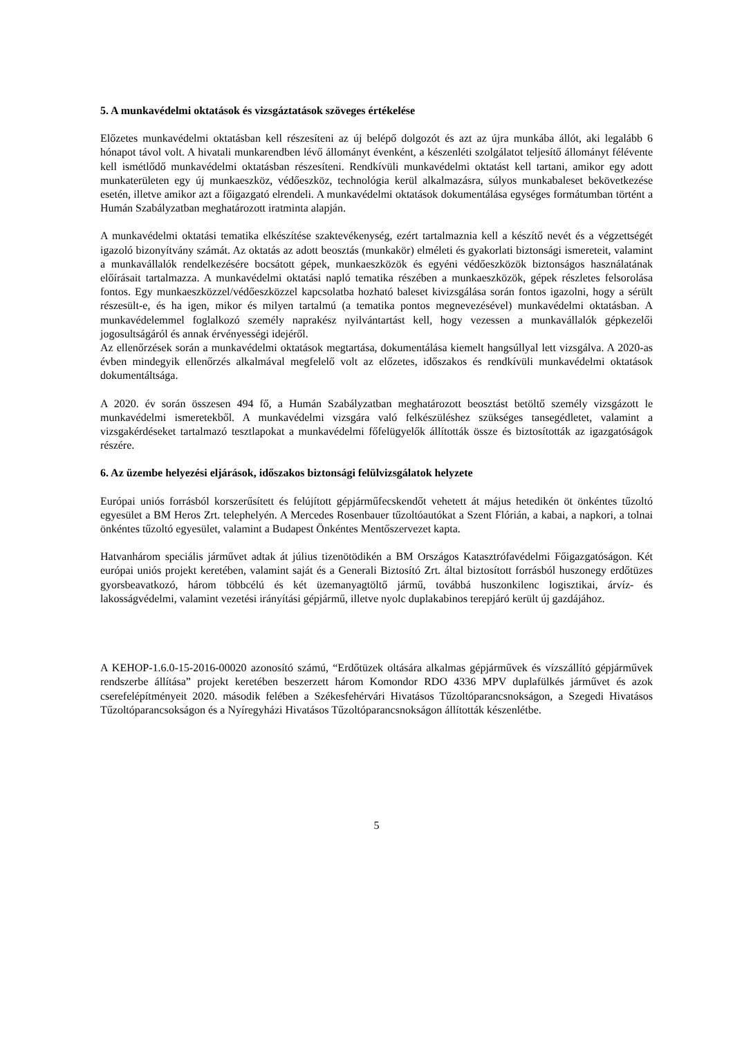5. A munkavédelmi oktatások és vizsgáztatások szöveges értékelése
Előzetes munkavédelmi oktatásban kell részesíteni az új belépő dolgozót és azt az újra munkába állót, aki legalább 6 hónapot távol volt. A hivatali munkarendben lévő állományt évenként, a készenléti szolgálatot teljesítő állományt félévente kell ismétlődő munkavédelmi oktatásban részesíteni. Rendkívüli munkavédelmi oktatást kell tartani, amikor egy adott munkaterületen egy új munkaeszköz, védőeszköz, technológia kerül alkalmazásra, súlyos munkabaleset bekövetkezése esetén, illetve amikor azt a főigazgató elrendeli. A munkavédelmi oktatások dokumentálása egységes formátumban történt a Humán Szabályzatban meghatározott iratminta alapján.
A munkavédelmi oktatási tematika elkészítése szaktevékenység, ezért tartalmaznia kell a készítő nevét és a végzettségét igazoló bizonyítvány számát. Az oktatás az adott beosztás (munkakör) elméleti és gyakorlati biztonsági ismereteit, valamint a munkavállalók rendelkezésére bocsátott gépek, munkaeszközök és egyéni védőeszközök biztonságos használatának előírásait tartalmazza. A munkavédelmi oktatási napló tematika részében a munkaeszközök, gépek részletes felsorolása fontos. Egy munkaeszközzel/védőeszközzel kapcsolatba hozható baleset kivizsgálása során fontos igazolni, hogy a sérült részesült-e, és ha igen, mikor és milyen tartalmú (a tematika pontos megnevezésével) munkavédelmi oktatásban. A munkavédelemmel foglalkozó személy naprakész nyilvántartást kell, hogy vezessen a munkavállalók gépkezelői jogosultságáról és annak érvényességi idejéről.
Az ellenőrzések során a munkavédelmi oktatások megtartása, dokumentálása kiemelt hangsúllyal lett vizsgálva. A 2020-as évben mindegyik ellenőrzés alkalmával megfelelő volt az előzetes, időszakos és rendkívüli munkavédelmi oktatások dokumentáltsága.
A 2020. év során összesen 494 fő, a Humán Szabályzatban meghatározott beosztást betöltő személy vizsgázott le munkavédelmi ismeretekből. A munkavédelmi vizsgára való felkészüléshez szükséges tansegédletet, valamint a vizsgakérdéseket tartalmazó tesztlapokat a munkavédelmi főfelügyelők állították össze és biztosították az igazgatóságok részére.
6. Az üzembe helyezési eljárások, időszakos biztonsági felülvizsgálatok helyzete
Európai uniós forrásból korszerűsített és felújított gépjárműfecskendőt vehetett át május hetedikén öt önkéntes tűzoltó egyesület a BM Heros Zrt. telephelyén. A Mercedes Rosenbauer tűzoltóautókat a Szent Flórián, a kabai, a napkori, a tolnai önkéntes tűzoltó egyesület, valamint a Budapest Önkéntes Mentőszervezet kapta.
Hatvanhárom speciális járművet adtak át július tizenötödikén a BM Országos Katasztrófavédelmi Főigazgatóságon. Két európai uniós projekt keretében, valamint saját és a Generali Biztosító Zrt. által biztosított forrásból huszonegy erdőtüzes gyorsbeavatkozó, három többcélú és két üzemanyagtöltő jármű, továbbá huszonkilenc logisztikai, árvíz- és lakosságvédelmi, valamint vezetési irányítási gépjármű, illetve nyolc duplakabinos terepjáró került új gazdájához.
A KEHOP-1.6.0-15-2016-00020 azonosító számú, “Erdőtüzek oltására alkalmas gépjárművek és vízszállító gépjárművek rendszerbe állítása” projekt keretében beszerzett három Komondor RDO 4336 MPV duplafülkés járművet és azok cserefelépítményeit 2020. második felében a Székesfehérvári Hivatásos Tűzoltóparancsnokságon, a Szegedi Hivatásos Tűzoltóparancsokságon és a Nyíregyházi Hivatásos Tűzoltóparancsnokságon állították készenlétbe.
5